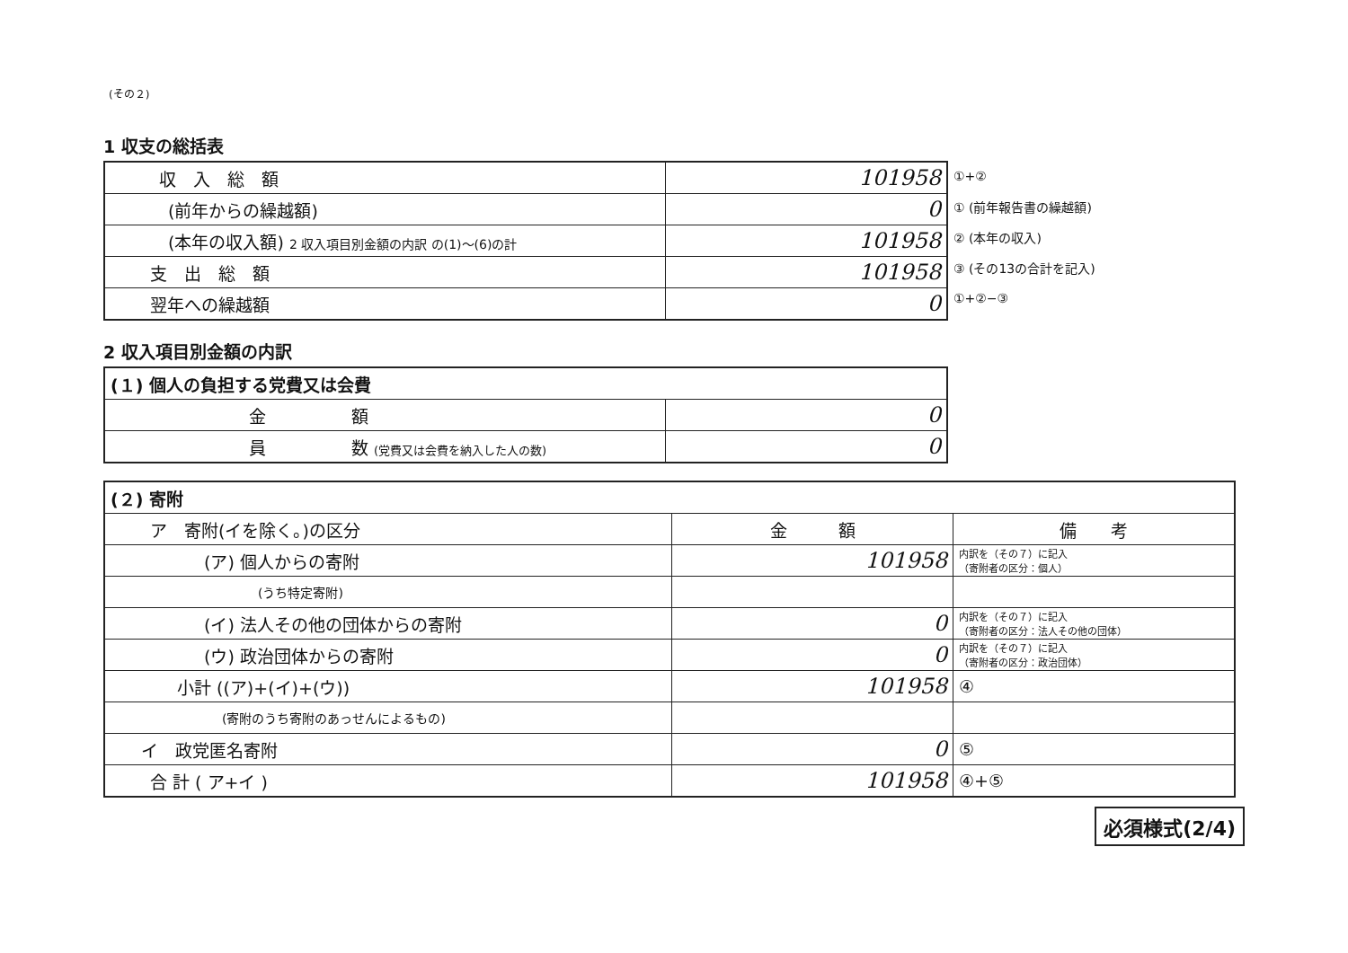(その２)
1 収支の総括表
| / 収 入 総 額 / 101958 / / (前年からの繰越額) / 0 / / (本年の収入額) 2 収入項目別金額の内訳 の(1)～(6)の計 / 101958 / / 支 出 総 額 / 101958 / / 翌年への繰越額 / 0 / | / ①+② / / ① (前年報告書の繰越額) / / ② (本年の収入) / / ③ (その13の合計を記入) / / ①+②−③ / |
2 収入項目別金額の内訳
| (１) 個人の負担する党費又は会費 | |
| 金 額 | 0 |
| 員 数 (党費又は会費を納入した人の数) | 0 |
| (２) 寄附 | | |
| ア 寄附(イを除く。)の区分 | 金 額 | 備 考 |
| (ア) 個人からの寄附 | 101958 | 内訳を（その７）に記入 （寄附者の区分：個人） |
| (うち特定寄附) | | |
| (イ) 法人その他の団体からの寄附 | 0 | 内訳を（その７）に記入 （寄附者の区分：法人その他の団体） |
| (ウ) 政治団体からの寄附 | 0 | 内訳を（その７）に記入 （寄附者の区分：政治団体） |
| 小計 ((ア)+(イ)+(ウ)) | 101958 | ④ |
| (寄附のうち寄附のあっせんによるもの) | | |
| イ 政党匿名寄附 | 0 | ⑤ |
| 合 計 ( ア+イ ) | 101958 | ④+⑤ |
必須様式(2/4)